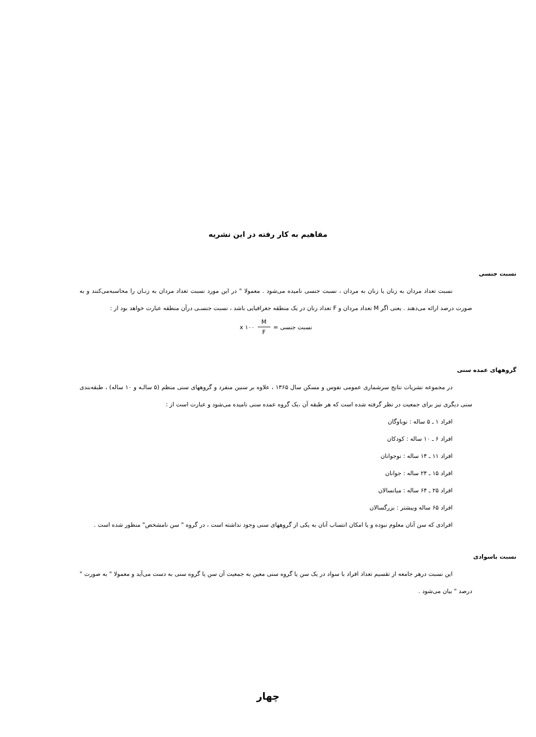مفاهیم به کار رفته در این نشریه
نسبت جنسی
نسبت تعداد مردان به زنان یا زنان به مردان ، نسبت جنسی نامیده می‌شود . معمولا " در این مورد نسبت تعداد مردان به زنـان را محاسبه‌می‌کنند و به صورت درصد ارائه می‌دهند . یعنی اگر M تعداد مردان و F تعداد زنان در یک منطقه جغرافیایی باشد ، نسبت جنسـی درآن منطقه عبارت خواهد بود از :
x ۱۰۰ M F = نسبت جنسی
گروههای عمده سنی
در مجموعه نشریات نتایج سرشماری عمومی نفوس و مسکن سال ۱۳۶۵ ، علاوه بر سنین منفرد و گروههای سنی منظم (۵ سالـه و ۱۰ ساله) ، طبقه‌بندی سنی دیگری نیز برای جمعیت در نظر گرفته شده است که هر طبقه آن ،یک گروه عمده سنی نامیده می‌شود و عبارت است از :
افراد ۱ ـ ۵ ساله : نوباوگان
افراد ۶ ـ ۱۰ ساله : کودکان
افراد ۱۱ ـ ۱۴ ساله : نوجوانان
افراد ۱۵ ـ ۲۴ ساله : جوانان
افراد ۲۵ ـ ۶۴ ساله : میانسالان
افراد ۶۵ ساله وبیشتر : بزرگسالان
افرادی که سن آنان معلوم نبوده و یا امکان انتساب آنان به یکی از گروههای سنی وجود نداشته است ، در گروه " سن نامشخص" منظور شده است .
نسبت باسوادی
این نسبت درهر جامعه از تقسیم تعداد افراد با سواد در یک سن یا گروه سنی معین به جمعیت آن سن یا گروه سنی به دست می‌آید و معمولا " به صورت " درصد " بیان می‌شود .
چهار